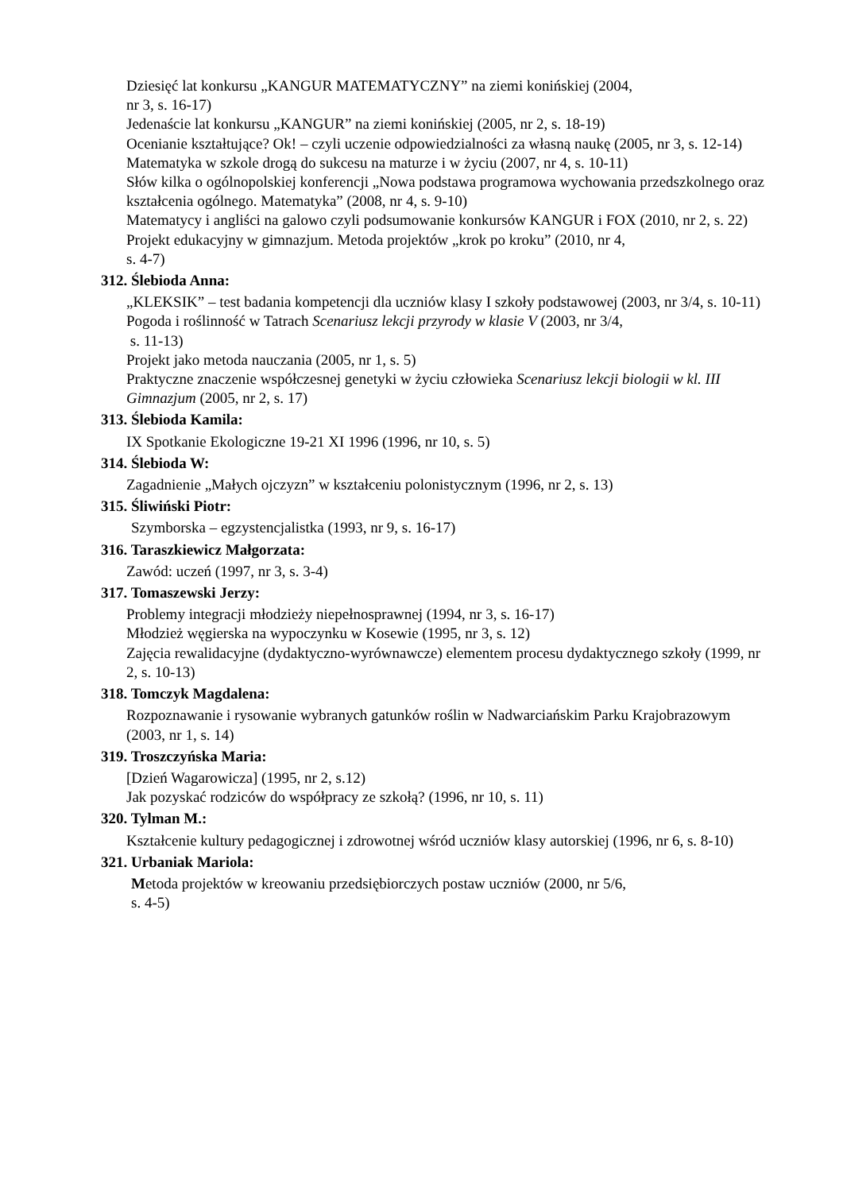Dziesięć lat konkursu „KANGUR MATEMATYCZNY” na ziemi konińskiej (2004,
nr 3, s. 16-17)
Jedenaście lat konkursu „KANGUR” na ziemi konińskiej (2005, nr 2, s. 18-19)
Ocenianie kształtujące? Ok! – czyli uczenie odpowiedzialności za własną naukę (2005, nr 3, s. 12-14)
Matematyka w szkole drogą do sukcesu na maturze i w życiu (2007, nr 4, s. 10-11)
Słów kilka o ogólnopolskiej konferencji „Nowa podstawa programowa wychowania przedszkolnego oraz kształcenia ogólnego. Matematyka” (2008, nr 4, s. 9-10)
Matematycy i angliści na galowo czyli podsumowanie konkursów KANGUR i FOX (2010, nr 2, s. 22)
Projekt edukacyjny w gimnazjum. Metoda projektów „krok po kroku” (2010, nr 4,
s. 4-7)
312. Ślebioda Anna:
„KLEKSIK” – test badania kompetencji dla uczniów klasy I szkoły podstawowej (2003, nr 3/4, s. 10-11)
Pogoda i roślinność w Tatrach Scenariusz lekcji przyrody w klasie V (2003, nr 3/4,
s. 11-13)
Projekt jako metoda nauczania (2005, nr 1, s. 5)
Praktyczne znaczenie współczesnej genetyki w życiu człowieka Scenariusz lekcji biologii w kl. III Gimnazjum (2005, nr 2, s. 17)
313. Ślebioda Kamila:
IX Spotkanie Ekologiczne 19-21 XI 1996 (1996, nr 10, s. 5)
314. Ślebioda W:
Zagadnienie „Małych ojczyzn” w kształceniu polonistycznym (1996, nr 2, s. 13)
315. Śliwiński Piotr:
Szymborska – egzystencjalistka (1993, nr 9, s. 16-17)
316. Taraszkiewicz Małgorzata:
Zawód: uczeń (1997, nr 3, s. 3-4)
317. Tomaszewski Jerzy:
Problemy integracji młodzieży niepełnosprawnej (1994, nr 3, s. 16-17)
Młodzież węgierska na wypoczynku w Kosewie (1995, nr 3, s. 12)
Zajęcia rewalidacyjne (dydaktyczno-wyrównawcze) elementem procesu dydaktycznego szkoły (1999, nr 2, s. 10-13)
318. Tomczyk Magdalena:
Rozpoznawanie i rysowanie wybranych gatunków roślin w Nadwarciańskim Parku Krajobrazowym (2003, nr 1, s. 14)
319. Troszczyńska Maria:
[Dzień Wagarowicza] (1995, nr 2, s.12)
Jak pozyskać rodziców do współpracy ze szkołą? (1996, nr 10, s. 11)
320. Tylman M.:
Kształcenie kultury pedagogicznej i zdrowotnej wśród uczniów klasy autorskiej (1996, nr 6, s. 8-10)
321. Urbaniak Mariola:
Metoda projektów w kreowaniu przedsiębiorczych postaw uczniów (2000, nr 5/6,
s. 4-5)